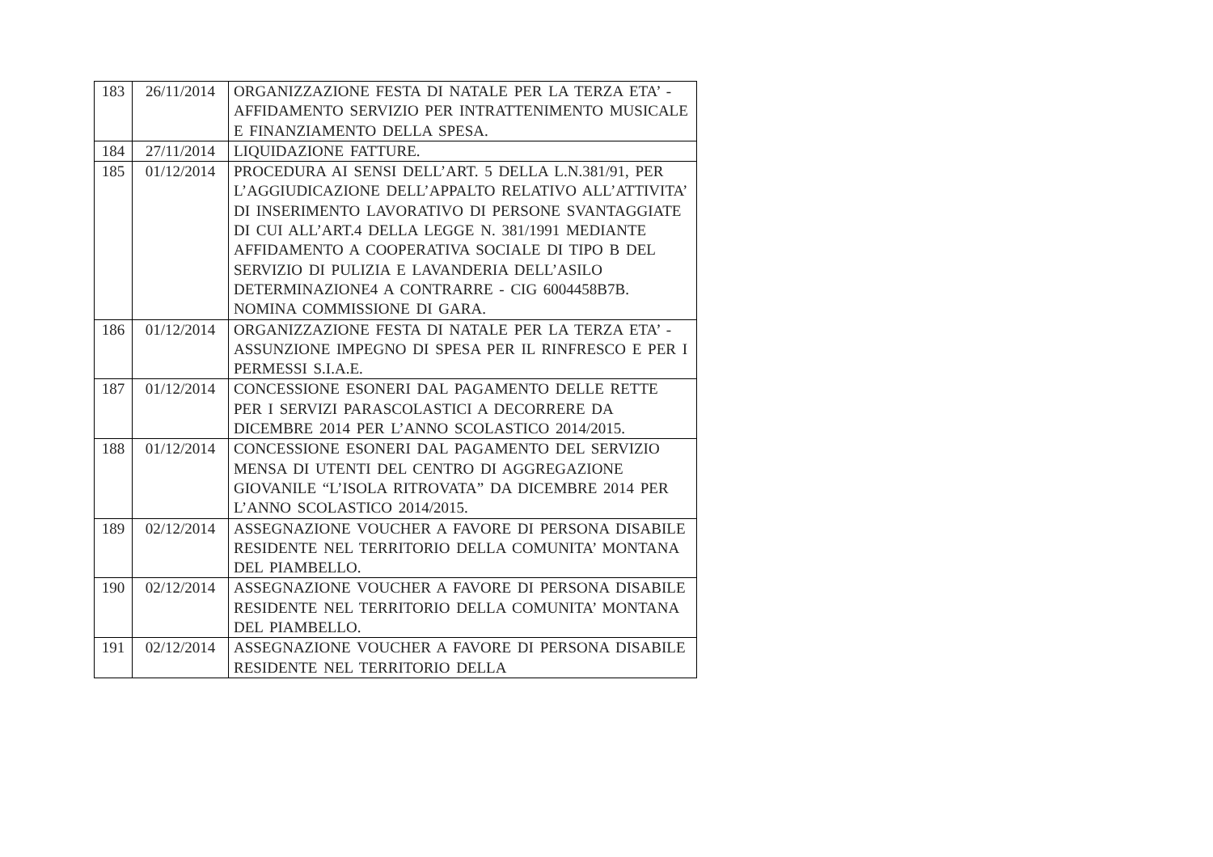| 183 | 26/11/2014 | ORGANIZZAZIONE FESTA DI NATALE PER LA TERZA ETA’ - AFFIDAMENTO SERVIZIO PER INTRATTENIMENTO MUSICALE E FINANZIAMENTO DELLA SPESA. |
| 184 | 27/11/2014 | LIQUIDAZIONE FATTURE. |
| 185 | 01/12/2014 | PROCEDURA AI SENSI DELL’ART. 5 DELLA L.N.381/91, PER L’AGGIUDICAZIONE DELL’APPALTO RELATIVO ALL’ATTIVITA’ DI INSERIMENTO LAVORATIVO DI PERSONE SVANTAGGIATE DI CUI ALL’ART.4 DELLA LEGGE N. 381/1991 MEDIANTE AFFIDAMENTO A COOPERATIVA SOCIALE DI TIPO B DEL SERVIZIO DI PULIZIA E LAVANDERIA DELL’ASILO DETERMINAZIONE4 A CONTRARRE - CIG 6004458B7B. NOMINA COMMISSIONE DI GARA. |
| 186 | 01/12/2014 | ORGANIZZAZIONE FESTA DI NATALE PER LA TERZA ETA’ - ASSUNZIONE IMPEGNO DI SPESA PER IL RINFRESCO E PER I PERMESSI S.I.A.E. |
| 187 | 01/12/2014 | CONCESSIONE ESONERI DAL PAGAMENTO DELLE RETTE PER I SERVIZI PARASCOLASTICI A DECORRERE DA DICEMBRE 2014 PER L’ANNO SCOLASTICO 2014/2015. |
| 188 | 01/12/2014 | CONCESSIONE ESONERI DAL PAGAMENTO DEL SERVIZIO MENSA DI UTENTI DEL CENTRO DI AGGREGAZIONE GIOVANILE “L’ISOLA RITROVATA” DA DICEMBRE 2014 PER L’ANNO SCOLASTICO 2014/2015. |
| 189 | 02/12/2014 | ASSEGNAZIONE VOUCHER A FAVORE DI PERSONA DISABILE RESIDENTE NEL TERRITORIO DELLA COMUNITA’ MONTANA DEL PIAMBELLO. |
| 190 | 02/12/2014 | ASSEGNAZIONE VOUCHER A FAVORE DI PERSONA DISABILE RESIDENTE NEL TERRITORIO DELLA COMUNITA’ MONTANA DEL PIAMBELLO. |
| 191 | 02/12/2014 | ASSEGNAZIONE VOUCHER A FAVORE DI PERSONA DISABILE RESIDENTE NEL TERRITORIO DELLA |